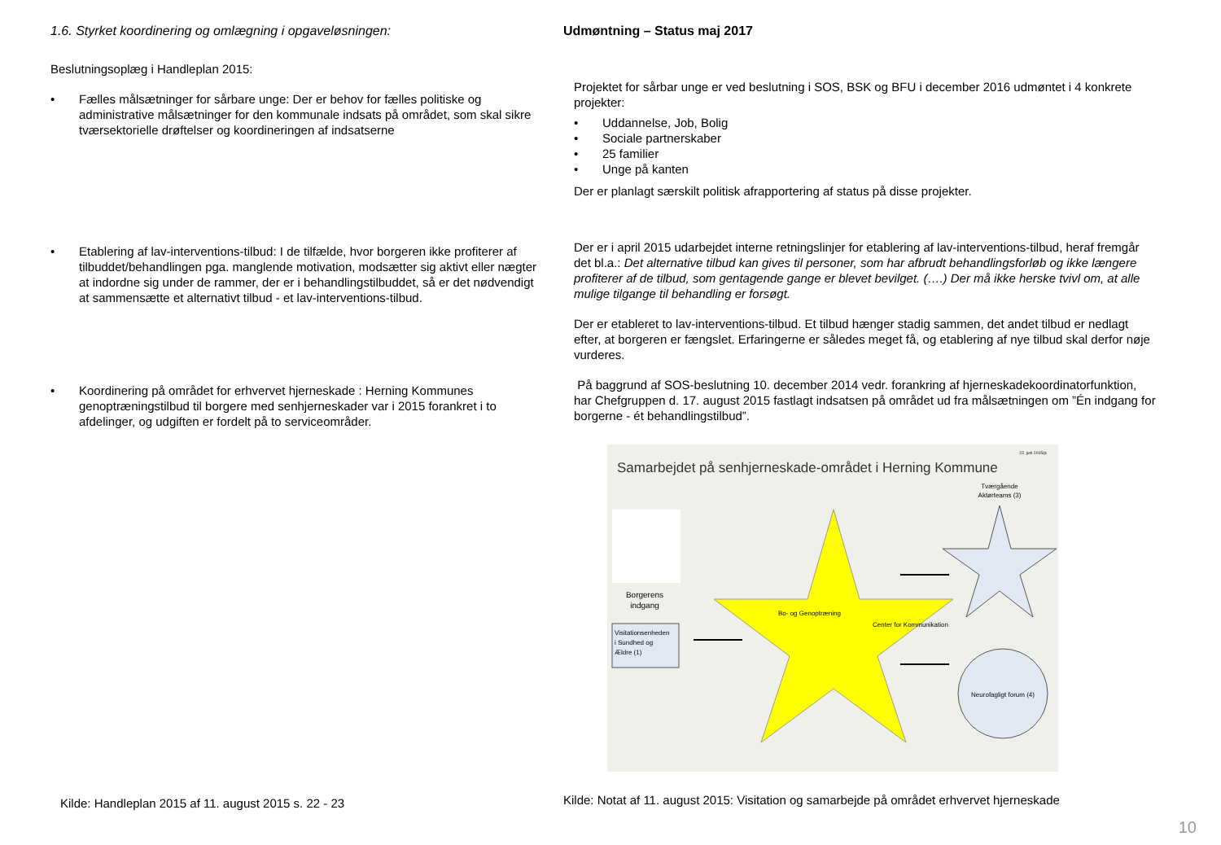1.6. Styrket koordinering og omlægning i opgaveløsningen:
Beslutningsoplæg i Handleplan 2015:
• Fælles målsætninger for sårbare unge: Der er behov for fælles politiske og administrative målsætninger for den kommunale indsats på området, som skal sikre tværsektorielle drøftelser og koordineringen af indsatserne
• Etablering af lav-interventions-tilbud: I de tilfælde, hvor borgeren ikke profiterer af tilbuddet/behandlingen pga. manglende motivation, modsætter sig aktivt eller nægter at indordne sig under de rammer, der er i behandlingstilbuddet, så er det nødvendigt at sammensætte et alternativt tilbud - et lav-interventions-tilbud.
• Koordinering på området for erhvervet hjerneskade : Herning Kommunes genoptræningstilbud til borgere med senhjerneskader var i 2015 forankret i to afdelinger, og udgiften er fordelt på to serviceområder.
Kilde: Handleplan 2015 af 11. august 2015 s. 22 - 23
Udmøntning – Status maj 2017
Projektet for sårbar unge er ved beslutning i SOS, BSK og BFU i december 2016 udmøntet i 4 konkrete projekter:
• Uddannelse, Job, Bolig
• Sociale partnerskaber
• 25 familier
• Unge på kanten
Der er planlagt særskilt politisk afrapportering af status på disse projekter.
Der er i april 2015 udarbejdet interne retningslinjer for etablering af lav-interventions-tilbud, heraf fremgår det bl.a.: Det alternative tilbud kan gives til personer, som har afbrudt behandlingsforløb og ikke længere profiterer af de tilbud, som gentagende gange er blevet bevilget. (….) Der må ikke herske tvivl om, at alle mulige tilgange til behandling er forsøgt.
Der er etableret to lav-interventions-tilbud. Et tilbud hænger stadig sammen, det andet tilbud er nedlagt efter, at borgeren er fængslet. Erfaringerne er således meget få, og etablering af nye tilbud skal derfor nøje vurderes.
På baggrund af SOS-beslutning 10. december 2014 vedr. forankring af hjerneskadekoordinatorfunktion, har Chefgruppen d. 17. august 2015 fastlagt indsatsen på området ud fra målsætningen om ”Én indgang for borgerne - ét behandlingstilbud”.
22. juni 2015/js
Samarbejdet på senhjerneskade-området i Herning Kommune
Borgerens
indgang
Visitationsenheden
i Sundhed og
Ældre (1)
Bo- og Genoptræning
Center for Kommunikation
Tværgående
Aktørteams (3)
Neurofagligt forum (4)
Kilde: Notat af 11. august 2015: Visitation og samarbejde på området erhvervet hjerneskade
10